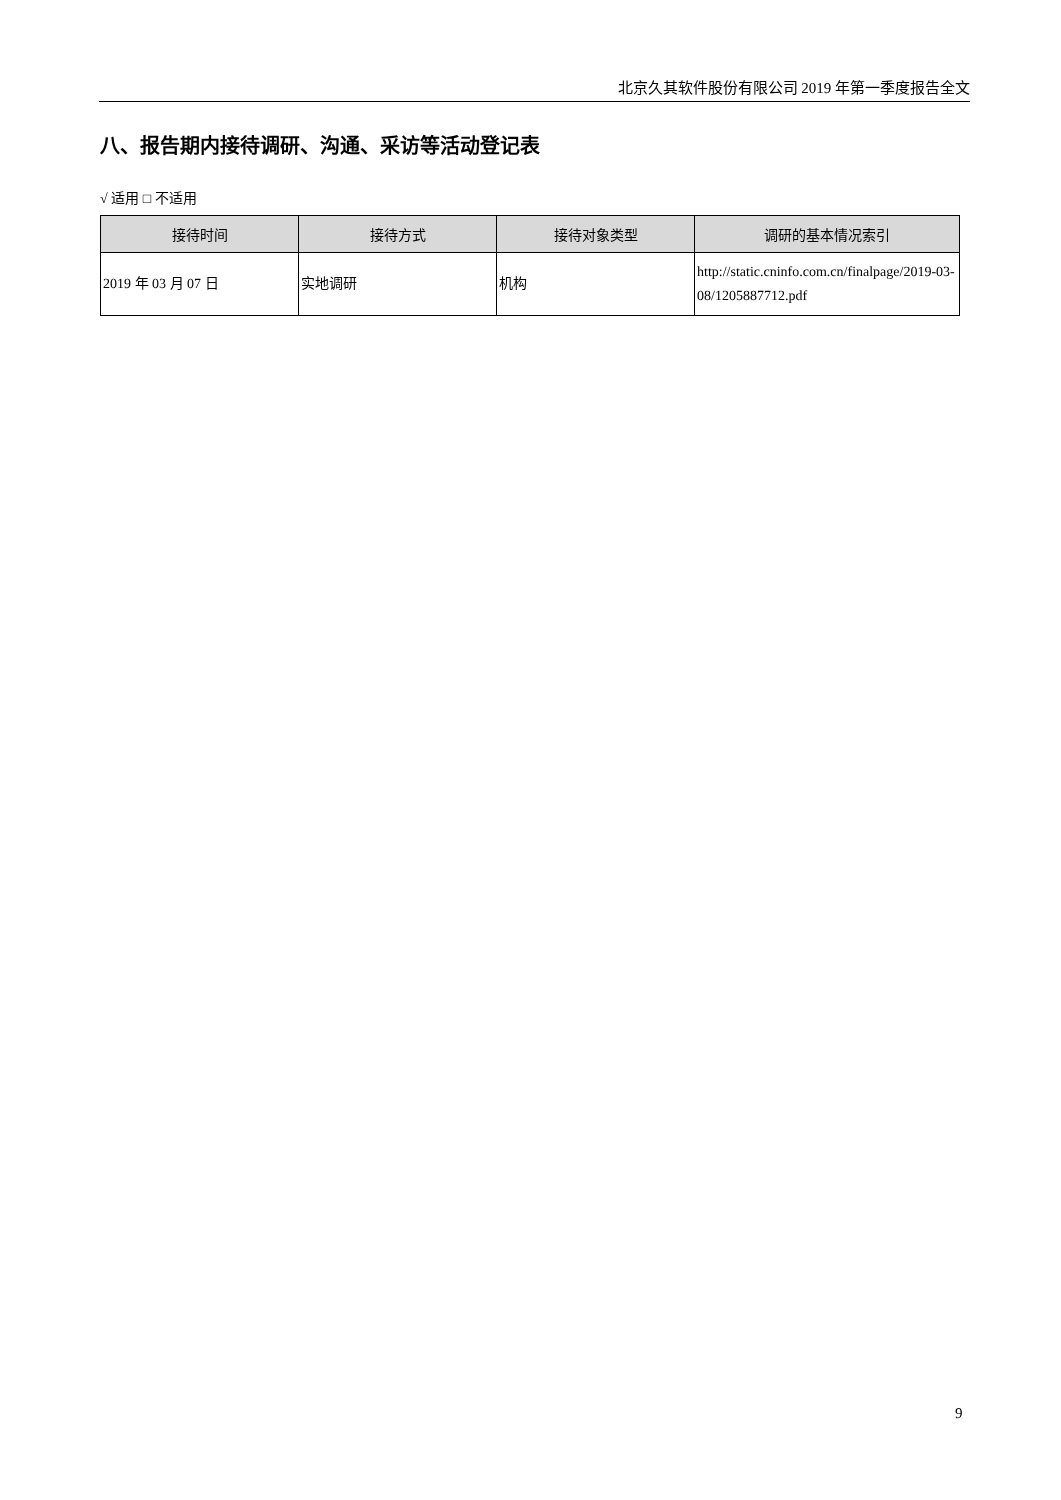北京久其软件股份有限公司 2019 年第一季度报告全文
八、报告期内接待调研、沟通、采访等活动登记表
√ 适用 □ 不适用
| 接待时间 | 接待方式 | 接待对象类型 | 调研的基本情况索引 |
| --- | --- | --- | --- |
| 2019 年 03 月 07 日 | 实地调研 | 机构 | http://static.cninfo.com.cn/finalpage/2019-03-08/1205887712.pdf |
9